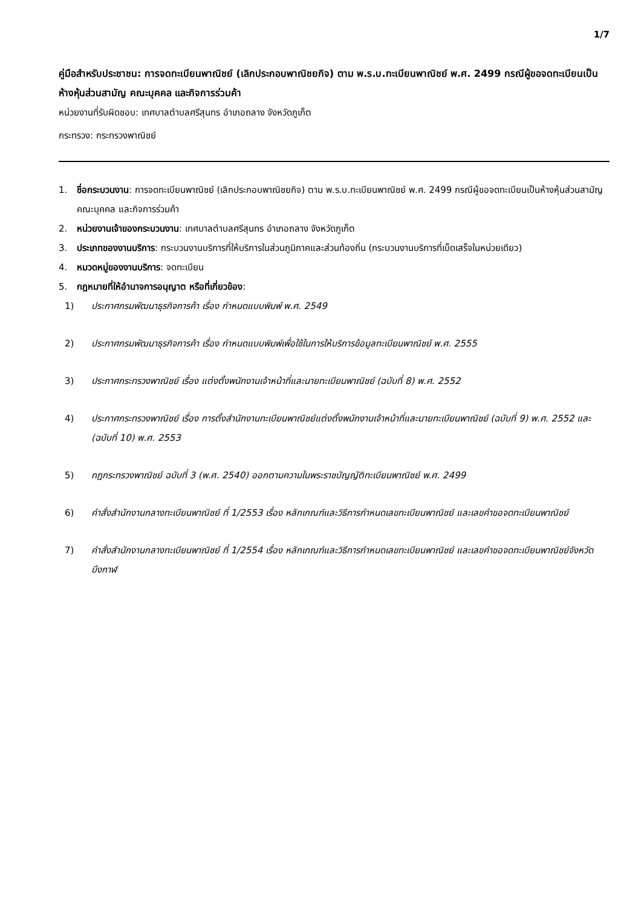1/7
คู่มือสำหรับประชาชน: การจดทะเบียนพาณิชย์ (เลิกประกอบพาณิชยกิจ) ตาม พ.ร.บ.ทะเบียนพาณิชย์ พ.ศ. 2499 กรณีผู้ขอจดทะเบียนเป็นห้างหุ้นส่วนสามัญ คณะบุคคล และกิจการร่วมค้า
หน่วยงานที่รับผิดชอบ: เทศบาลตำบลศรีสุนทร อำเภอถลาง จังหวัดภูเก็ต
กระทรวง: กระทรวงพาณิชย์
1. ชื่อกระบวนงาน: การจดทะเบียนพาณิชย์ (เลิกประกอบพาณิชยกิจ) ตาม พ.ร.บ.ทะเบียนพาณิชย์ พ.ศ. 2499 กรณีผู้ขอจดทะเบียนเป็นห้างหุ้นส่วนสามัญ คณะบุคคล และกิจการร่วมค้า
2. หน่วยงานเจ้าของกระบวนงาน: เทศบาลตำบลศรีสุนทร อำเภอถลาง จังหวัดภูเก็ต
3. ประเภทของงานบริการ: กระบวนงานบริการที่ให้บริการในส่วนภูมิภาคและส่วนท้องถิ่น (กระบวนงานบริการที่เบ็ดเสร็จในหน่วยเดียว)
4. หมวดหมู่ของงานบริการ: จดทะเบียน
5. กฎหมายที่ให้อำนาจการอนุญาต หรือที่เกี่ยวข้อง:
1) ประกาศกรมพัฒนาธุรกิจการค้า เรื่อง กำหนดแบบพิมพ์ พ.ศ. 2549
2) ประกาศกรมพัฒนาธุรกิจการค้า เรื่อง กำหนดแบบพิมพ์เพื่อใช้ในการให้บริการข้อมูลทะเบียนพาณิชย์ พ.ศ. 2555
3) ประกาศกระทรวงพาณิชย์ เรื่อง แต่งตั้งพนักงานเจ้าหน้าที่และนายทะเบียนพาณิชย์ (ฉบับที่ 8) พ.ศ. 2552
4) ประกาศกระทรวงพาณิชย์ เรื่อง การตั้งสำนักงานทะเบียนพาณิชย์แต่งตั้งพนักงานเจ้าหน้าที่และนายทะเบียนพาณิชย์ (ฉบับที่ 9) พ.ศ. 2552 และ (ฉบับที่ 10) พ.ศ. 2553
5) กฎกระทรวงพาณิชย์ ฉบับที่ 3 (พ.ศ. 2540) ออกตามความในพระราชบัญญัติทะเบียนพาณิชย์ พ.ศ. 2499
6) คำสั่งสำนักงานกลางทะเบียนพาณิชย์ ที่ 1/2553 เรื่อง หลักเกณฑ์และวิธีการกำหนดเลขทะเบียนพาณิชย์ และเลขคำขอจดทะเบียนพาณิชย์
7) คำสั่งสำนักงานกลางทะเบียนพาณิชย์ ที่ 1/2554 เรื่อง หลักเกณฑ์และวิธีการกำหนดเลขทะเบียนพาณิชย์ และเลขคำขอจดทะเบียนพาณิชย์จังหวัดบึงกาฬ